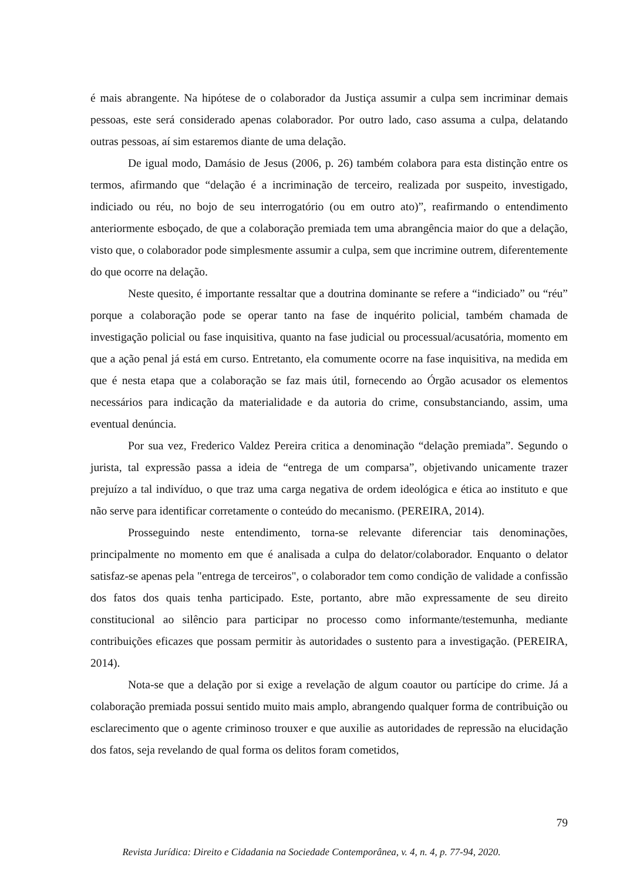é mais abrangente. Na hipótese de o colaborador da Justiça assumir a culpa sem incriminar demais pessoas, este será considerado apenas colaborador. Por outro lado, caso assuma a culpa, delatando outras pessoas, aí sim estaremos diante de uma delação.
De igual modo, Damásio de Jesus (2006, p. 26) também colabora para esta distinção entre os termos, afirmando que “delação é a incriminação de terceiro, realizada por suspeito, investigado, indiciado ou réu, no bojo de seu interrogatório (ou em outro ato)”, reafirmando o entendimento anteriormente esboçado, de que a colaboração premiada tem uma abrangência maior do que a delação, visto que, o colaborador pode simplesmente assumir a culpa, sem que incrimine outrem, diferentemente do que ocorre na delação.
Neste quesito, é importante ressaltar que a doutrina dominante se refere a “indiciado” ou “réu” porque a colaboração pode se operar tanto na fase de inquérito policial, também chamada de investigação policial ou fase inquisitiva, quanto na fase judicial ou processual/acusatória, momento em que a ação penal já está em curso. Entretanto, ela comumente ocorre na fase inquisitiva, na medida em que é nesta etapa que a colaboração se faz mais útil, fornecendo ao Órgão acusador os elementos necessários para indicação da materialidade e da autoria do crime, consubstanciando, assim, uma eventual denúncia.
Por sua vez, Frederico Valdez Pereira critica a denominação “delação premiada”. Segundo o jurista, tal expressão passa a ideia de “entrega de um comparsa”, objetivando unicamente trazer prejuízo a tal indivíduo, o que traz uma carga negativa de ordem ideológica e ética ao instituto e que não serve para identificar corretamente o conteúdo do mecanismo. (PEREIRA, 2014).
Prosseguindo neste entendimento, torna-se relevante diferenciar tais denominações, principalmente no momento em que é analisada a culpa do delator/colaborador. Enquanto o delator satisfaz-se apenas pela "entrega de terceiros", o colaborador tem como condição de validade a confissão dos fatos dos quais tenha participado. Este, portanto, abre mão expressamente de seu direito constitucional ao silêncio para participar no processo como informante/testemunha, mediante contribuições eficazes que possam permitir às autoridades o sustento para a investigação. (PEREIRA, 2014).
Nota-se que a delação por si exige a revelação de algum coautor ou partícipe do crime. Já a colaboração premiada possui sentido muito mais amplo, abrangendo qualquer forma de contribuição ou esclarecimento que o agente criminoso trouxer e que auxilie as autoridades de repressão na elucidação dos fatos, seja revelando de qual forma os delitos foram cometidos,
79
Revista Jurídica: Direito e Cidadania na Sociedade Contemporânea, v. 4, n. 4, p. 77-94, 2020.